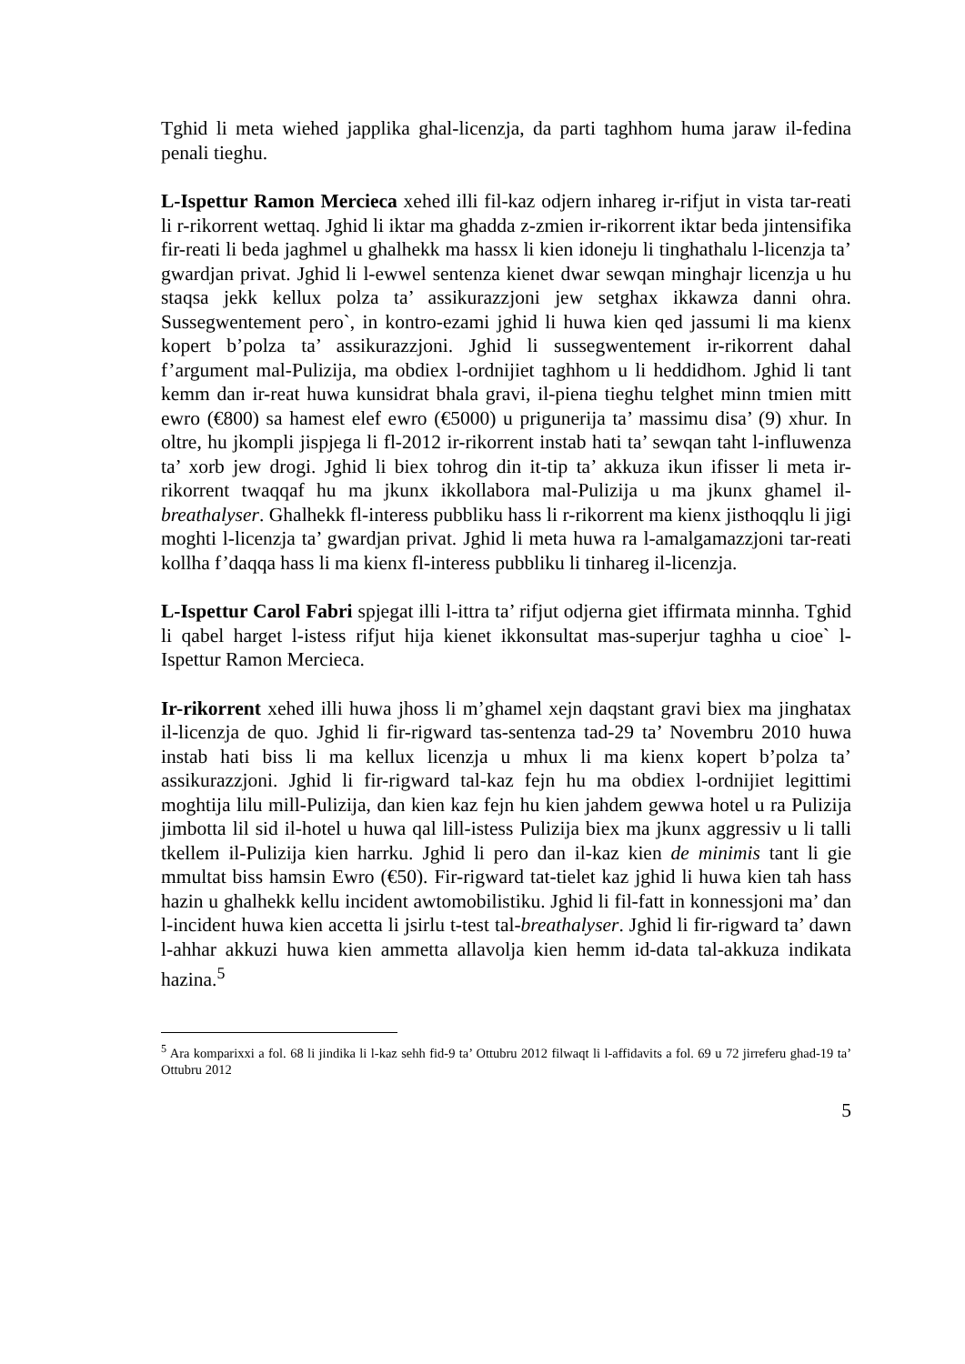Tghid li meta wiehed japplika ghal-licenzja, da parti taghhom huma jaraw il-fedina penali tieghu.
L-Ispettur Ramon Mercieca xehed illi fil-kaz odjern inhareg ir-rifjut in vista tar-reati li r-rikorrent wettaq. Jghid li iktar ma ghadda z-zmien ir-rikorrent iktar beda jintensifika fir-reati li beda jaghmel u ghalhekk ma hassx li kien idoneju li tinghathalu l-licenzja ta’ gwardjan privat. Jghid li l-ewwel sentenza kienet dwar sewqan minghajr licenzja u hu staqsa jekk kellux polza ta’ assikurazzjoni jew setghax ikkawza danni ohra. Sussegwentement pero`, in kontro-ezami jghid li huwa kien qed jassumi li ma kienx kopert b’polza ta’ assikurazzjoni. Jghid li sussegwentement ir-rikorrent dahal f’argument mal-Pulizija, ma obdiex l-ordnijiet taghhom u li heddidhom. Jghid li tant kemm dan ir-reat huwa kunsidrat bhala gravi, il-piena tieghu telghet minn tmien mitt ewro (€800) sa hamest elef ewro (€5000) u prigunerija ta’ massimu disa’ (9) xhur. In oltre, hu jkompli jispjega li fl-2012 ir-rikorrent instab hati ta’ sewqan taht l-influwenza ta’ xorb jew drogi. Jghid li biex tohrog din it-tip ta’ akkuza ikun ifisser li meta ir-rikorrent twaqqaf hu ma jkunx ikkollabora mal-Pulizija u ma jkunx ghamel il-breathalyser. Ghalhekk fl-interess pubbliku hass li r-rikorrent ma kienx jisthoqqlu li jigi moghti l-licenzja ta’ gwardjan privat. Jghid li meta huwa ra l-amalgamazzjoni tar-reati kollha f’daqqa hass li ma kienx fl-interess pubbliku li tinhareg il-licenzja.
L-Ispettur Carol Fabri spjegat illi l-ittra ta’ rifjut odjerna giet iffirmata minnha. Tghid li qabel harget l-istess rifjut hija kienet ikkonsultat mas-superjur taghha u cioe` l-Ispettur Ramon Mercieca.
Ir-rikorrent xehed illi huwa jhoss li m’ghamel xejn daqstant gravi biex ma jinghatax il-licenzja de quo. Jghid li fir-rigward tas-sentenza tad-29 ta’ Novembru 2010 huwa instab hati biss li ma kellux licenzja u mhux li ma kienx kopert b’polza ta’ assikurazzjoni. Jghid li fir-rigward tal-kaz fejn hu ma obdiex l-ordnijiet legittimi moghtija lilu mill-Pulizija, dan kien kaz fejn hu kien jahdem gewwa hotel u ra Pulizija jimbotta lil sid il-hotel u huwa qal lill-istess Pulizija biex ma jkunx aggressiv u li talli tkellem il-Pulizija kien harrku. Jghid li pero dan il-kaz kien de minimis tant li gie mmultat biss hamsin Ewro (€50). Fir-rigward tat-tielet kaz jghid li huwa kien tah hass hazin u ghalhekk kellu incident awtomobilistiku. Jghid li fil-fatt in konnessjoni ma’ dan l-incident huwa kien accetta li jsirlu t-test tal-breathalyser. Jghid li fir-rigward ta’ dawn l-ahhar akkuzi huwa kien ammetta allavolja kien hemm id-data tal-akkuza indikata hazina.<sup>5</sup>
<sup>5</sup> Ara komparixxi a fol. 68 li jindika li l-kaz sehh fid-9 ta’ Ottubru 2012 filwaqt li l-affidavits a fol. 69 u 72 jirreferu ghad-19 ta’ Ottubru 2012
5